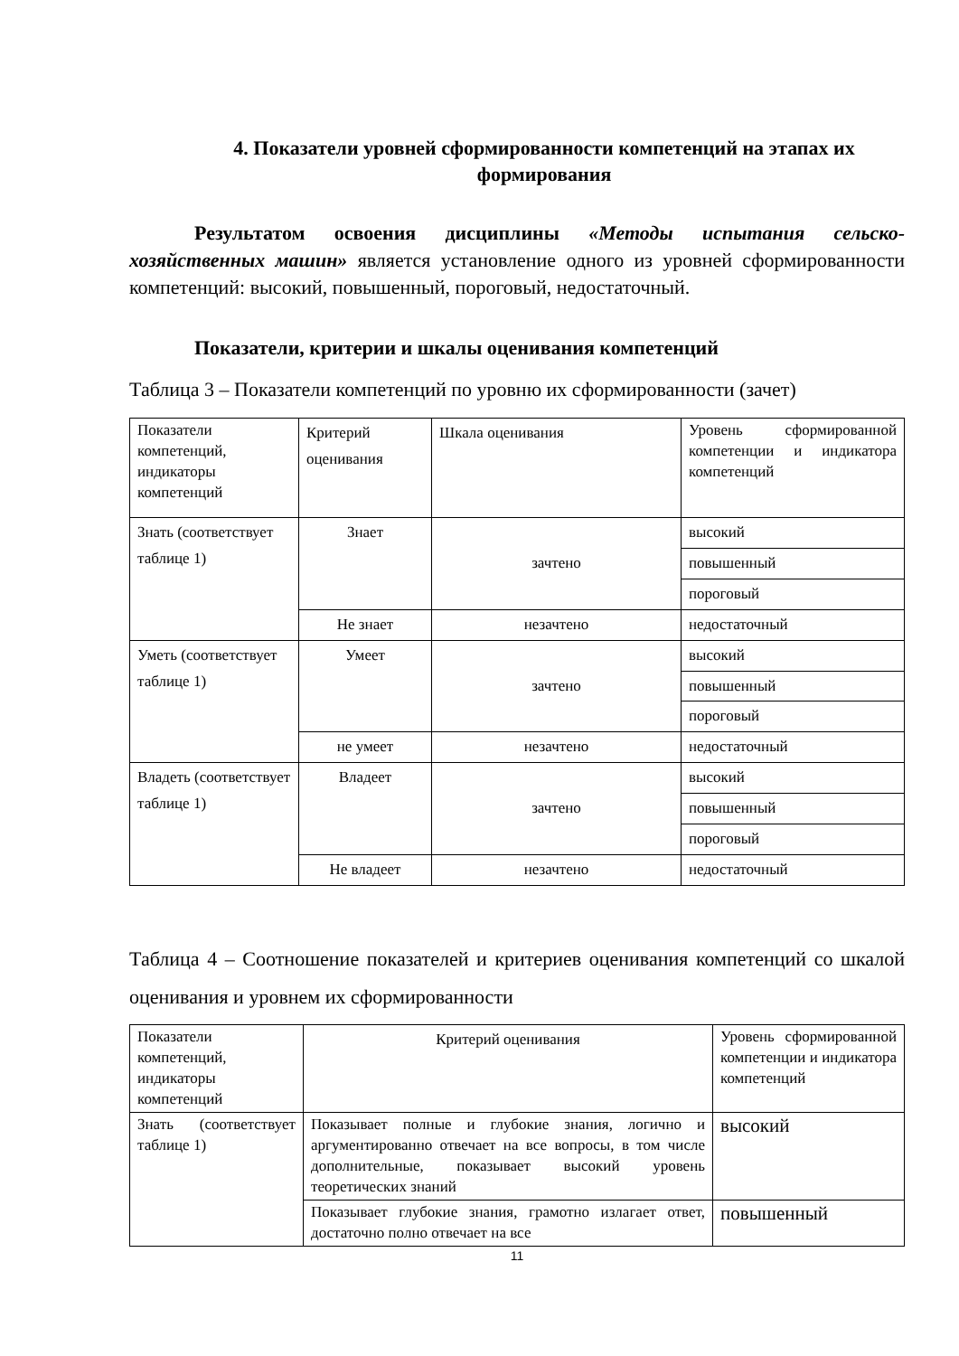4. Показатели уровней сформированности компетенций на этапах их формирования
Результатом освоения дисциплины «Методы испытания сельско-хозяйственных машин» является установление одного из уровней сформированности компетенций: высокий, повышенный, пороговый, недостаточный.
Показатели, критерии и шкалы оценивания компетенций
Таблица 3 – Показатели компетенций по уровню их сформированности (зачет)
| Показатели компетенций, индикаторы компетенций | Критерий оценивания | Шкала оценивания | Уровень сформированной компетенции и индикатора компетенций |
| Знать (соответствует таблице 1) | Знает | зачтено | высокий |
| | | | повышенный |
| | | | пороговый |
| | Не знает | незачтено | недостаточный |
| Уметь (соответствует таблице 1) | Умеет | зачтено | высокий |
| | | | повышенный |
| | | | пороговый |
| | не умеет | незачтено | недостаточный |
| Владеть (соответствует таблице 1) | Владеет | зачтено | высокий |
| | | | повышенный |
| | | | пороговый |
| | Не владеет | незачтено | недостаточный |
Таблица 4 – Соотношение показателей и критериев оценивания компетенций со шкалой оценивания и уровнем их сформированности
| Показатели компетенций, индикаторы компетенций | Критерий оценивания | Уровень сформированной компетенции и индикатора компетенций |
| Знать (соответствует таблице 1) | Показывает полные и глубокие знания, логично и аргументированно отвечает на все вопросы, в том числе дополнительные, показывает высокий уровень теоретических знаний | высокий |
| | Показывает глубокие знания, грамотно излагает ответ, достаточно полно отвечает на все | повышенный |
11